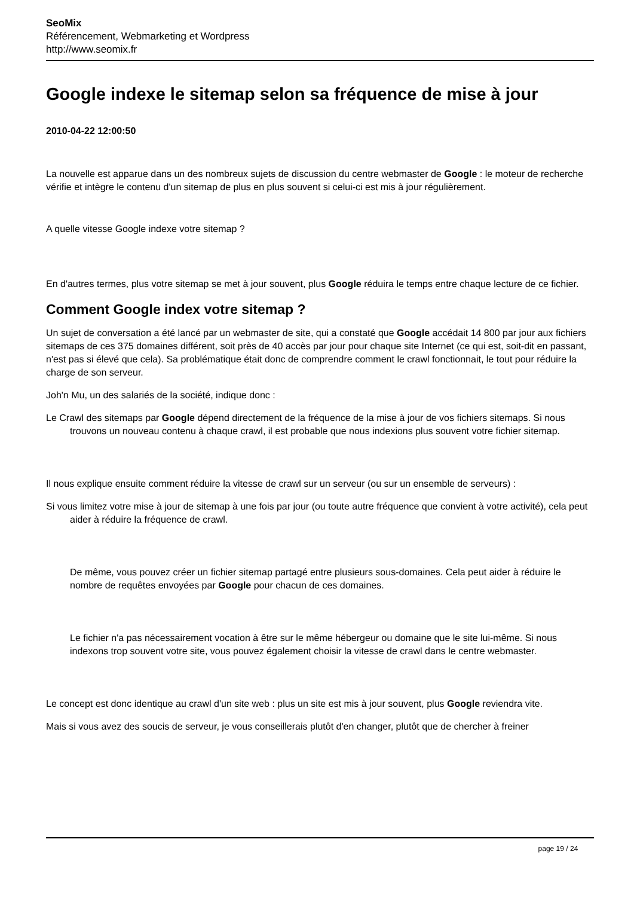SeoMix
Référencement, Webmarketing et Wordpress
http://www.seomix.fr
Google indexe le sitemap selon sa fréquence de mise à jour
2010-04-22 12:00:50
La nouvelle est apparue dans un des nombreux sujets de discussion du centre webmaster de Google : le moteur de recherche vérifie et intègre le contenu d'un sitemap de plus en plus souvent si celui-ci est mis à jour régulièrement.
A quelle vitesse Google indexe votre sitemap ?
En d'autres termes, plus votre sitemap se met à jour souvent, plus Google réduira le temps entre chaque lecture de ce fichier.
Comment Google index votre sitemap ?
Un sujet de conversation a été lancé par un webmaster de site, qui a constaté que Google accédait 14 800 par jour aux fichiers sitemaps de ces 375 domaines différent, soit près de 40 accès par jour pour chaque site Internet (ce qui est, soit-dit en passant, n'est pas si élevé que cela). Sa problématique était donc de comprendre comment le crawl fonctionnait, le tout pour réduire la charge de son serveur.
Joh'n Mu, un des salariés de la société, indique donc :
Le Crawl des sitemaps par Google dépend directement de la fréquence de la mise à jour de vos fichiers sitemaps. Si nous trouvons un nouveau contenu à chaque crawl, il est probable que nous indexions plus souvent votre fichier sitemap.
Il nous explique ensuite comment réduire la vitesse de crawl sur un serveur (ou sur un ensemble de serveurs) :
Si vous limitez votre mise à jour de sitemap à une fois par jour (ou toute autre fréquence que convient à votre activité), cela peut aider à réduire la fréquence de crawl.
De même, vous pouvez créer un fichier sitemap partagé entre plusieurs sous-domaines. Cela peut aider à réduire le nombre de requêtes envoyées par Google pour chacun de ces domaines.
Le fichier n'a pas nécessairement vocation à être sur le même hébergeur ou domaine que le site lui-même. Si nous indexons trop souvent votre site, vous pouvez également choisir la vitesse de crawl dans le centre webmaster.
Le concept est donc identique au crawl d'un site web : plus un site est mis à jour souvent, plus Google reviendra vite.
Mais si vous avez des soucis de serveur, je vous conseillerais plutôt d'en changer, plutôt que de chercher à freiner
page 19 / 24